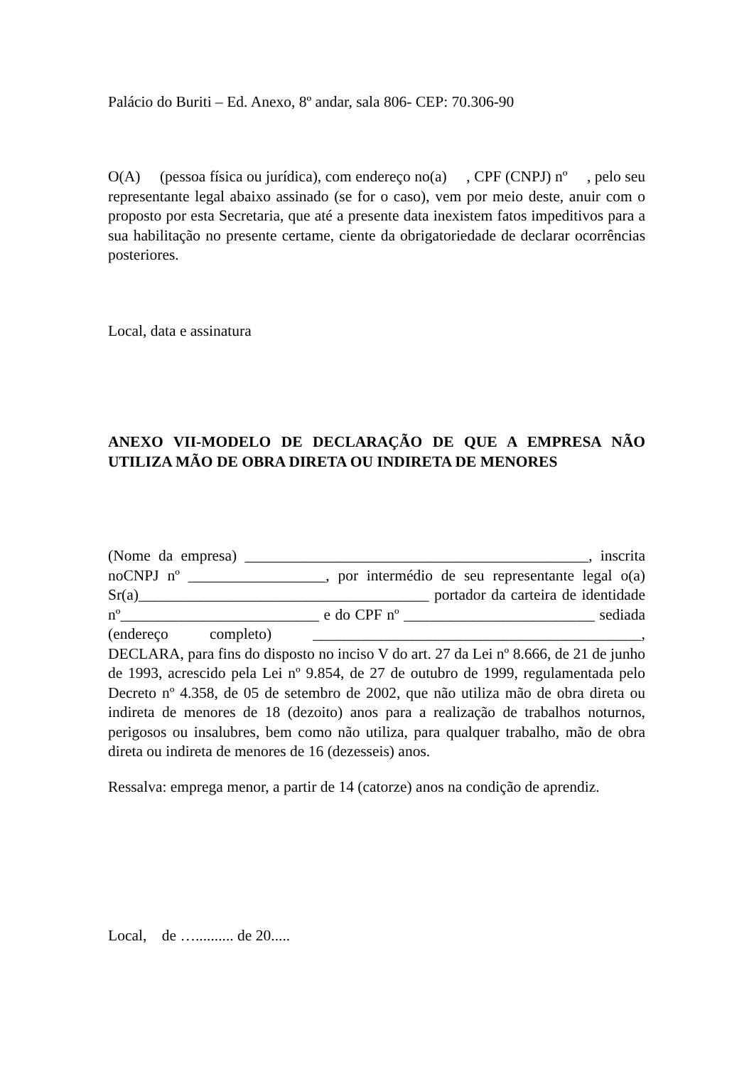Palácio do Buriti – Ed. Anexo, 8º andar, sala 806- CEP: 70.306-90
O(A) (pessoa física ou jurídica), com endereço no(a) , CPF (CNPJ) nº , pelo seu representante legal abaixo assinado (se for o caso), vem por meio deste, anuir com o proposto por esta Secretaria, que até a presente data inexistem fatos impeditivos para a sua habilitação no presente certame, ciente da obrigatoriedade de declarar ocorrências posteriores.
Local, data e assinatura
ANEXO VII-MODELO DE DECLARAÇÃO DE QUE A EMPRESA NÃO UTILIZA MÃO DE OBRA DIRETA OU INDIRETA DE MENORES
(Nome da empresa) _____________________________________________, inscrita noCNPJ nº __________________, por intermédio de seu representante legal o(a) Sr(a)______________________________________ portador da carteira de identidade nº__________________________ e do CPF nº _________________________ sediada (endereço completo) ___________________________________________, DECLARA, para fins do disposto no inciso V do art. 27 da Lei nº 8.666, de 21 de junho de 1993, acrescido pela Lei nº 9.854, de 27 de outubro de 1999, regulamentada pelo Decreto nº 4.358, de 05 de setembro de 2002, que não utiliza mão de obra direta ou indireta de menores de 18 (dezoito) anos para a realização de trabalhos noturnos, perigosos ou insalubres, bem como não utiliza, para qualquer trabalho, mão de obra direta ou indireta de menores de 16 (dezesseis) anos.
Ressalva: emprega menor, a partir de 14 (catorze) anos na condição de aprendiz.
Local, de ….......... de 20.....